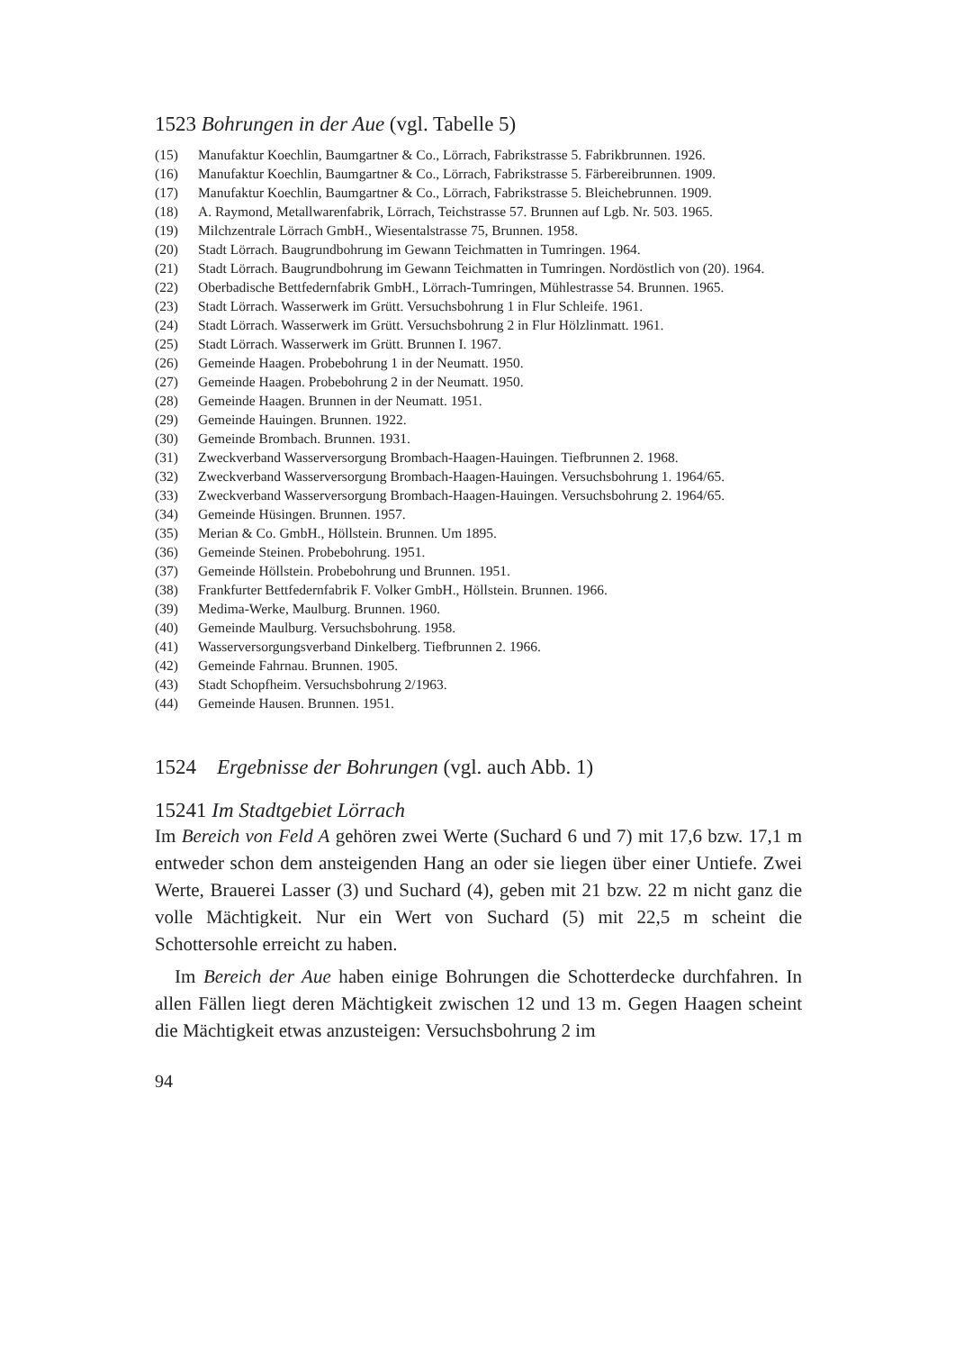1523 Bohrungen in der Aue (vgl. Tabelle 5)
(15) Manufaktur Koechlin, Baumgartner & Co., Lörrach, Fabrikstrasse 5. Fabrikbrunnen. 1926.
(16) Manufaktur Koechlin, Baumgartner & Co., Lörrach, Fabrikstrasse 5. Färbereibrunnen. 1909.
(17) Manufaktur Koechlin, Baumgartner & Co., Lörrach, Fabrikstrasse 5. Bleichebrunnen. 1909.
(18) A. Raymond, Metallwarenfabrik, Lörrach, Teichstrasse 57. Brunnen auf Lgb. Nr. 503. 1965.
(19) Milchzentrale Lörrach GmbH., Wiesentalstrasse 75, Brunnen. 1958.
(20) Stadt Lörrach. Baugrundbohrung im Gewann Teichmatten in Tumringen. 1964.
(21) Stadt Lörrach. Baugrundbohrung im Gewann Teichmatten in Tumringen. Nordöstlich von (20). 1964.
(22) Oberbadische Bettfedernfabrik GmbH., Lörrach-Tumringen, Mühlestrasse 54. Brunnen. 1965.
(23) Stadt Lörrach. Wasserwerk im Grütt. Versuchsbohrung 1 in Flur Schleife. 1961.
(24) Stadt Lörrach. Wasserwerk im Grütt. Versuchsbohrung 2 in Flur Hölzlinmatt. 1961.
(25) Stadt Lörrach. Wasserwerk im Grütt. Brunnen I. 1967.
(26) Gemeinde Haagen. Probebohrung 1 in der Neumatt. 1950.
(27) Gemeinde Haagen. Probebohrung 2 in der Neumatt. 1950.
(28) Gemeinde Haagen. Brunnen in der Neumatt. 1951.
(29) Gemeinde Hauingen. Brunnen. 1922.
(30) Gemeinde Brombach. Brunnen. 1931.
(31) Zweckverband Wasserversorgung Brombach-Haagen-Hauingen. Tiefbrunnen 2. 1968.
(32) Zweckverband Wasserversorgung Brombach-Haagen-Hauingen. Versuchsbohrung 1. 1964/65.
(33) Zweckverband Wasserversorgung Brombach-Haagen-Hauingen. Versuchsbohrung 2. 1964/65.
(34) Gemeinde Hüsingen. Brunnen. 1957.
(35) Merian & Co. GmbH., Höllstein. Brunnen. Um 1895.
(36) Gemeinde Steinen. Probebohrung. 1951.
(37) Gemeinde Höllstein. Probebohrung und Brunnen. 1951.
(38) Frankfurter Bettfedernfabrik F. Volker GmbH., Höllstein. Brunnen. 1966.
(39) Medima-Werke, Maulburg. Brunnen. 1960.
(40) Gemeinde Maulburg. Versuchsbohrung. 1958.
(41) Wasserversorgungsverband Dinkelberg. Tiefbrunnen 2. 1966.
(42) Gemeinde Fahrnau. Brunnen. 1905.
(43) Stadt Schopfheim. Versuchsbohrung 2/1963.
(44) Gemeinde Hausen. Brunnen. 1951.
1524 Ergebnisse der Bohrungen (vgl. auch Abb. 1)
15241 Im Stadtgebiet Lörrach
Im Bereich von Feld A gehören zwei Werte (Suchard 6 und 7) mit 17,6 bzw. 17,1 m entweder schon dem ansteigenden Hang an oder sie liegen über einer Untiefe. Zwei Werte, Brauerei Lasser (3) und Suchard (4), geben mit 21 bzw. 22 m nicht ganz die volle Mächtigkeit. Nur ein Wert von Suchard (5) mit 22,5 m scheint die Schottersohle erreicht zu haben.
Im Bereich der Aue haben einige Bohrungen die Schotterdecke durchfahren. In allen Fällen liegt deren Mächtigkeit zwischen 12 und 13 m. Gegen Haagen scheint die Mächtigkeit etwas anzusteigen: Versuchsbohrung 2 im
94